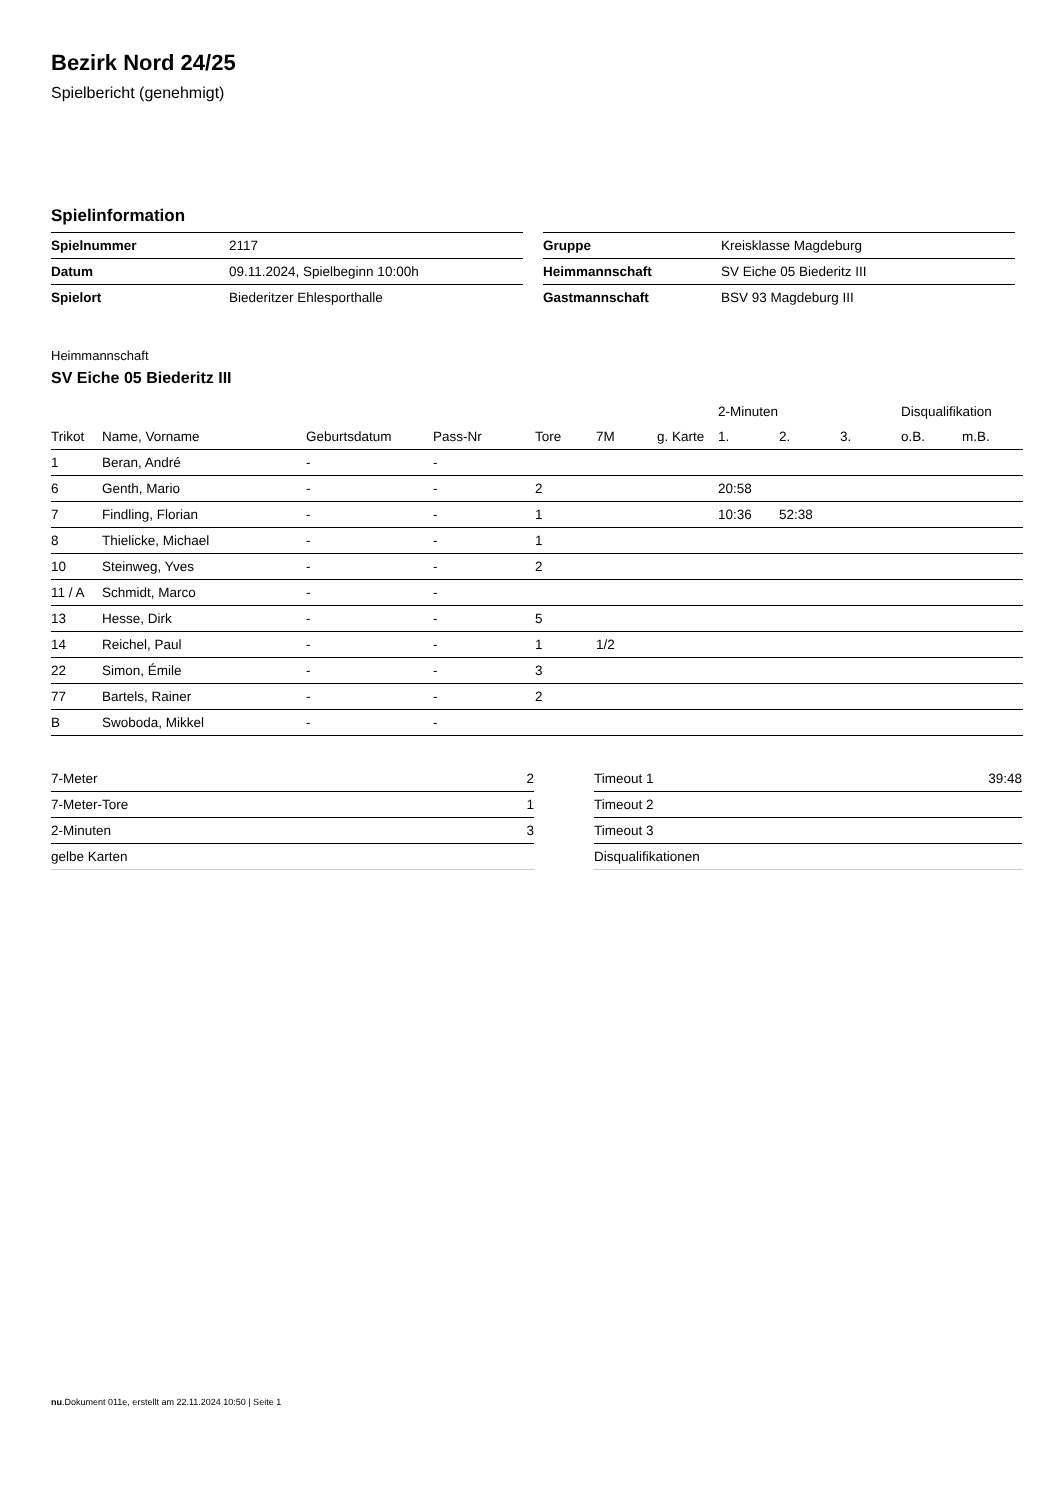Bezirk Nord 24/25
Spielbericht (genehmigt)
Spielinformation
| Spielnummer | 2117 |
| Datum | 09.11.2024, Spielbeginn 10:00h |
| Spielort | Biederitzer Ehlesporthalle |
| Gruppe | Kreisklasse Magdeburg |
| Heimmannschaft | SV Eiche 05 Biederitz III |
| Gastmannschaft | BSV 93 Magdeburg III |
Heimmannschaft
SV Eiche 05 Biederitz III
| | | | | | | | 2-Minuten | | | Disqualifikation | |
| --- | --- | --- | --- | --- | --- | --- | --- | --- | --- | --- | --- |
| Trikot | Name, Vorname | Geburtsdatum | Pass-Nr | Tore | 7M | g. Karte | 1. | 2. | 3. | o.B. | m.B. |
| 1 | Beran, André | - | - | | | | | | | | |
| 6 | Genth, Mario | - | - | 2 | | | 20:58 | | | | |
| 7 | Findling, Florian | - | - | 1 | | | 10:36 | 52:38 | | | |
| 8 | Thielicke, Michael | - | - | 1 | | | | | | | |
| 10 | Steinweg, Yves | - | - | 2 | | | | | | | |
| 11 / A | Schmidt, Marco | - | - | | | | | | | | |
| 13 | Hesse, Dirk | - | - | 5 | | | | | | | |
| 14 | Reichel, Paul | - | - | 1 | 1/2 | | | | | | |
| 22 | Simon, Émile | - | - | 3 | | | | | | | |
| 77 | Bartels, Rainer | - | - | 2 | | | | | | | |
| B | Swoboda, Mikkel | - | - | | | | | | | | |
| 7-Meter | 2 |
| 7-Meter-Tore | 1 |
| 2-Minuten | 3 |
| gelbe Karten | |
| Timeout 1 | 39:48 |
| Timeout 2 | |
| Timeout 3 | |
| Disqualifikationen | |
nu.Dokument 011e, erstellt am 22.11.2024 10:50 | Seite 1